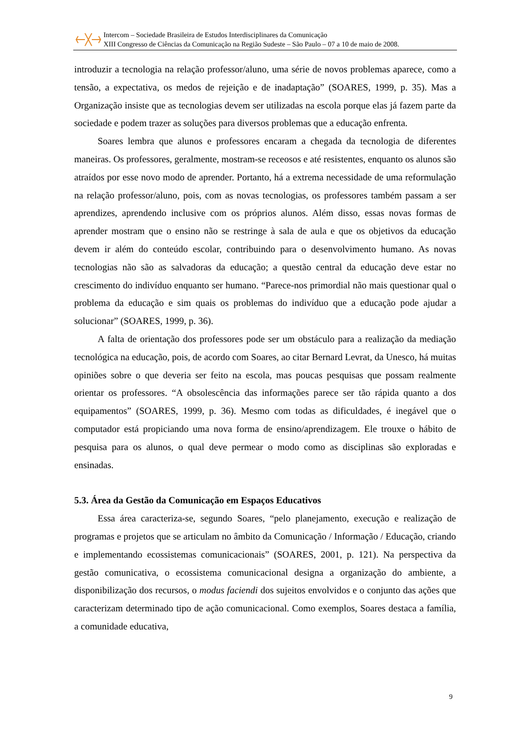Intercom – Sociedade Brasileira de Estudos Interdisciplinares da Comunicação
XIII Congresso de Ciências da Comunicação na Região Sudeste – São Paulo – 07 a 10 de maio de 2008.
introduzir a tecnologia na relação professor/aluno, uma série de novos problemas aparece, como a tensão, a expectativa, os medos de rejeição e de inadaptação” (SOARES, 1999, p. 35). Mas a Organização insiste que as tecnologias devem ser utilizadas na escola porque elas já fazem parte da sociedade e podem trazer as soluções para diversos problemas que a educação enfrenta.
Soares lembra que alunos e professores encaram a chegada da tecnologia de diferentes maneiras. Os professores, geralmente, mostram-se receosos e até resistentes, enquanto os alunos são atraídos por esse novo modo de aprender. Portanto, há a extrema necessidade de uma reformulação na relação professor/aluno, pois, com as novas tecnologias, os professores também passam a ser aprendizes, aprendendo inclusive com os próprios alunos. Além disso, essas novas formas de aprender mostram que o ensino não se restringe à sala de aula e que os objetivos da educação devem ir além do conteúdo escolar, contribuindo para o desenvolvimento humano. As novas tecnologias não são as salvadoras da educação; a questão central da educação deve estar no crescimento do indivíduo enquanto ser humano. “Parece-nos primordial não mais questionar qual o problema da educação e sim quais os problemas do indivíduo que a educação pode ajudar a solucionar” (SOARES, 1999, p. 36).
A falta de orientação dos professores pode ser um obstáculo para a realização da mediação tecnológica na educação, pois, de acordo com Soares, ao citar Bernard Levrat, da Unesco, há muitas opiniões sobre o que deveria ser feito na escola, mas poucas pesquisas que possam realmente orientar os professores. “A obsolescência das informações parece ser tão rápida quanto a dos equipamentos” (SOARES, 1999, p. 36). Mesmo com todas as dificuldades, é inegável que o computador está propiciando uma nova forma de ensino/aprendizagem. Ele trouxe o hábito de pesquisa para os alunos, o qual deve permear o modo como as disciplinas são exploradas e ensinadas.
5.3. Área da Gestão da Comunicação em Espaços Educativos
Essa área caracteriza-se, segundo Soares, “pelo planejamento, execução e realização de programas e projetos que se articulam no âmbito da Comunicação / Informação / Educação, criando e implementando ecossistemas comunicacionais” (SOARES, 2001, p. 121). Na perspectiva da gestão comunicativa, o ecossistema comunicacional designa a organização do ambiente, a disponibilização dos recursos, o modus faciendi dos sujeitos envolvidos e o conjunto das ações que caracterizam determinado tipo de ação comunicacional. Como exemplos, Soares destaca a família, a comunidade educativa,
9